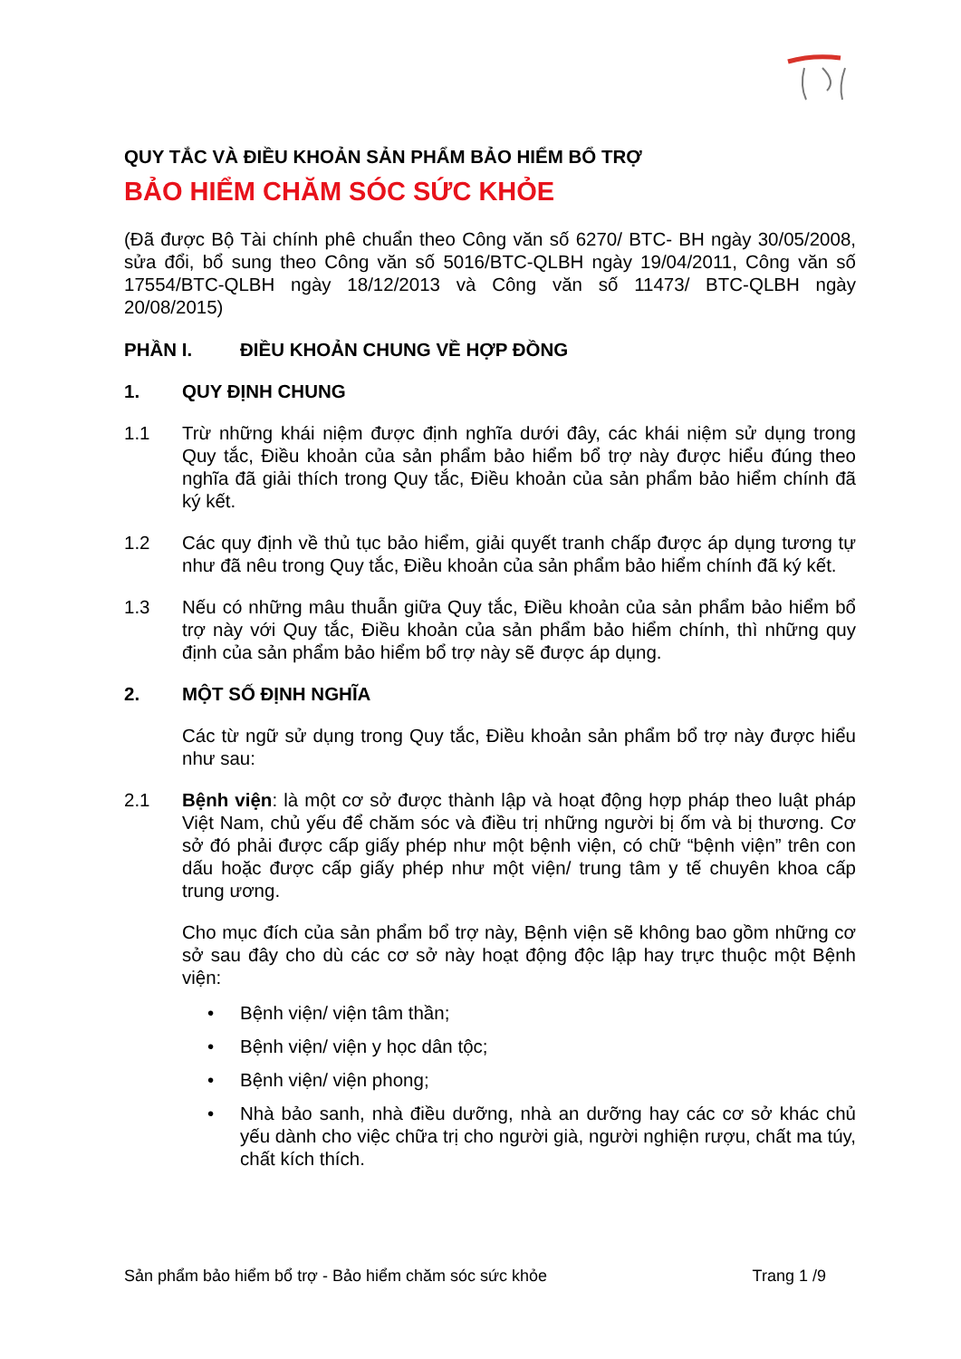QUY TẮC VÀ ĐIỀU KHOẢN SẢN PHẨM BẢO HIỂM BỔ TRỢ
BẢO HIỂM CHĂM SÓC SỨC KHỎE
(Đã được Bộ Tài chính phê chuẩn theo Công văn số 6270/ BTC- BH ngày 30/05/2008, sửa đổi, bổ sung theo Công văn số 5016/BTC-QLBH ngày 19/04/2011, Công văn số 17554/BTC-QLBH ngày 18/12/2013 và Công văn số 11473/ BTC-QLBH ngày 20/08/2015)
PHẦN I. ĐIỀU KHOẢN CHUNG VỀ HỢP ĐỒNG
1. QUY ĐỊNH CHUNG
1.1 Trừ những khái niệm được định nghĩa dưới đây, các khái niệm sử dụng trong Quy tắc, Điều khoản của sản phẩm bảo hiểm bổ trợ này được hiểu đúng theo nghĩa đã giải thích trong Quy tắc, Điều khoản của sản phẩm bảo hiểm chính đã ký kết.
1.2 Các quy định về thủ tục bảo hiểm, giải quyết tranh chấp được áp dụng tương tự như đã nêu trong Quy tắc, Điều khoản của sản phẩm bảo hiểm chính đã ký kết.
1.3 Nếu có những mâu thuẫn giữa Quy tắc, Điều khoản của sản phẩm bảo hiểm bổ trợ này với Quy tắc, Điều khoản của sản phẩm bảo hiểm chính, thì những quy định của sản phẩm bảo hiểm bổ trợ này sẽ được áp dụng.
2. MỘT SỐ ĐỊNH NGHĨA
Các từ ngữ sử dụng trong Quy tắc, Điều khoản sản phẩm bổ trợ này được hiểu như sau:
2.1 Bệnh viện: là một cơ sở được thành lập và hoạt động hợp pháp theo luật pháp Việt Nam, chủ yếu để chăm sóc và điều trị những người bị ốm và bị thương. Cơ sở đó phải được cấp giấy phép như một bệnh viện, có chữ “bệnh viện” trên con dấu hoặc được cấp giấy phép như một viện/ trung tâm y tế chuyên khoa cấp trung ương.
Cho mục đích của sản phẩm bổ trợ này, Bệnh viện sẽ không bao gồm những cơ sở sau đây cho dù các cơ sở này hoạt động độc lập hay trực thuộc một Bệnh viện:
• Bệnh viện/ viện tâm thần;
• Bệnh viện/ viện y học dân tộc;
• Bệnh viện/ viện phong;
• Nhà bảo sanh, nhà điều dưỡng, nhà an dưỡng hay các cơ sở khác chủ yếu dành cho việc chữa trị cho người già, người nghiện rượu, chất ma túy, chất kích thích.
Sản phẩm bảo hiểm bổ trợ - Bảo hiểm chăm sóc sức khỏe Trang 1 /9